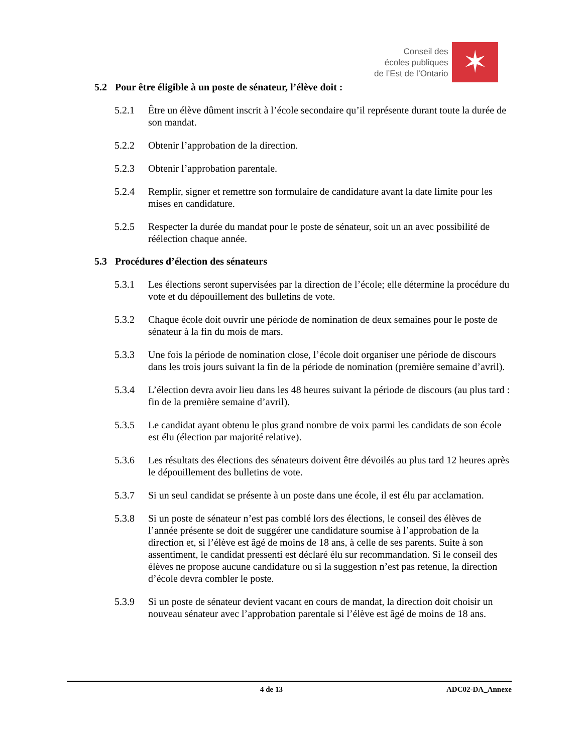Conseil des
écoles publiques
de l’Est de l’Ontario
✶
5.2 Pour être éligible à un poste de sénateur, l’élève doit :
5.2.1 Être un élève dûment inscrit à l’école secondaire qu’il représente durant toute la durée de son mandat.
5.2.2 Obtenir l’approbation de la direction.
5.2.3 Obtenir l’approbation parentale.
5.2.4 Remplir, signer et remettre son formulaire de candidature avant la date limite pour les mises en candidature.
5.2.5 Respecter la durée du mandat pour le poste de sénateur, soit un an avec possibilité de réélection chaque année.
5.3 Procédures d’élection des sénateurs
5.3.1 Les élections seront supervisées par la direction de l’école; elle détermine la procédure du vote et du dépouillement des bulletins de vote.
5.3.2 Chaque école doit ouvrir une période de nomination de deux semaines pour le poste de sénateur à la fin du mois de mars.
5.3.3 Une fois la période de nomination close, l’école doit organiser une période de discours dans les trois jours suivant la fin de la période de nomination (première semaine d’avril).
5.3.4 L’élection devra avoir lieu dans les 48 heures suivant la période de discours (au plus tard : fin de la première semaine d’avril).
5.3.5 Le candidat ayant obtenu le plus grand nombre de voix parmi les candidats de son école est élu (élection par majorité relative).
5.3.6 Les résultats des élections des sénateurs doivent être dévoilés au plus tard 12 heures après le dépouillement des bulletins de vote.
5.3.7 Si un seul candidat se présente à un poste dans une école, il est élu par acclamation.
5.3.8 Si un poste de sénateur n’est pas comblé lors des élections, le conseil des élèves de l’année présente se doit de suggérer une candidature soumise à l’approbation de la direction et, si l’élève est âgé de moins de 18 ans, à celle de ses parents. Suite à son assentiment, le candidat pressenti est déclaré élu sur recommandation. Si le conseil des élèves ne propose aucune candidature ou si la suggestion n’est pas retenue, la direction d’école devra combler le poste.
5.3.9 Si un poste de sénateur devient vacant en cours de mandat, la direction doit choisir un nouveau sénateur avec l’approbation parentale si l’élève est âgé de moins de 18 ans.
4 de 13 ADC02-DA_Annexe